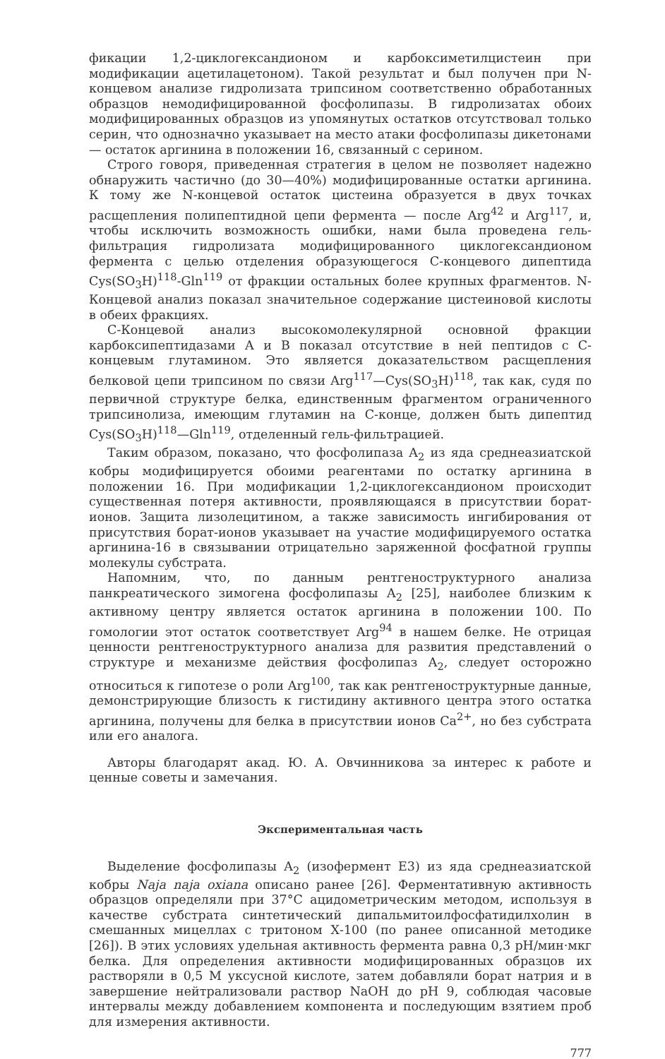фикации 1,2-циклогександионом и карбоксиметилцистеин при модификации ацетилацетоном). Такой результат и был получен при N-концевом анализе гидролизата трипсином соответственно обработанных образцов немодифицированной фосфолипазы. В гидролизатах обоих модифицированных образцов из упомянутых остатков отсутствовал только серин, что однозначно указывает на место атаки фосфолипазы дикетонами — остаток аргинина в положении 16, связанный с серином.
Строго говоря, приведенная стратегия в целом не позволяет надежно обнаружить частично (до 30—40%) модифицированные остатки аргинина. К тому же N-концевой остаток цистеина образуется в двух точках расщепления полипептидной цепи фермента — после Arg<sup>42</sup> и Arg<sup>117</sup>, и, чтобы исключить возможность ошибки, нами была проведена гель-фильтрация гидролизата модифицированного циклогександионом фермента с целью отделения образующегося С-концевого дипептида Cys(SO<sub>3</sub>H)<sup>118</sup>-Gln<sup>119</sup> от фракции остальных более крупных фрагментов. N-Концевой анализ показал значительное содержание цистеиновой кислоты в обеих фракциях.
С-Концевой анализ высокомолекулярной основной фракции карбоксипептидазами А и В показал отсутствие в ней пептидов с С-концевым глутамином. Это является доказательством расщепления белковой цепи трипсином по связи Arg<sup>117</sup>—Cys(SO<sub>3</sub>H)<sup>118</sup>, так как, судя по первичной структуре белка, единственным фрагментом ограниченного трипсинолиза, имеющим глутамин на С-конце, должен быть дипептид Cys(SO<sub>3</sub>H)<sup>118</sup>—Gln<sup>119</sup>, отделенный гель-фильтрацией.
Таким образом, показано, что фосфолипаза A<sub>2</sub> из яда среднеазиатской кобры модифицируется обоими реагентами по остатку аргинина в положении 16. При модификации 1,2-циклогександионом происходит существенная потеря активности, проявляющаяся в присутствии борат-ионов. Защита лизолецитином, а также зависимость ингибирования от присутствия борат-ионов указывает на участие модифицируемого остатка аргинина-16 в связывании отрицательно заряженной фосфатной группы молекулы субстрата.
Напомним, что, по данным рентгеноструктурного анализа панкреатического зимогена фосфолипазы A<sub>2</sub> [25], наиболее близким к активному центру является остаток аргинина в положении 100. По гомологии этот остаток соответствует Arg<sup>94</sup> в нашем белке. Не отрицая ценности рентгеноструктурного анализа для развития представлений о структуре и механизме действия фосфолипаз A<sub>2</sub>, следует осторожно относиться к гипотезе о роли Arg<sup>100</sup>, так как рентгеноструктурные данные, демонстрирующие близость к гистидину активного центра этого остатка аргинина, получены для белка в присутствии ионов Ca<sup>2+</sup>, но без субстрата или его аналога.
Авторы благодарят акад. Ю. А. Овчинникова за интерес к работе и ценные советы и замечания.
Экспериментальная часть
Выделение фосфолипазы A<sub>2</sub> (изофермент E3) из яда среднеазиатской кобры Naja naja oxiana описано ранее [26]. Ферментативную активность образцов определяли при 37°С ацидометрическим методом, используя в качестве субстрата синтетический дипальмитоилфосфатидилхолин в смешанных мицеллах с тритоном Х-100 (по ранее описанной методике [26]). В этих условиях удельная активность фермента равна 0,3 pH/мин·мкг белка. Для определения активности модифицированных образцов их растворяли в 0,5 М уксусной кислоте, затем добавляли борат натрия и в завершение нейтрализовали раствор NaOH до pH 9, соблюдая часовые интервалы между добавлением компонента и последующим взятием проб для измерения активности.
777